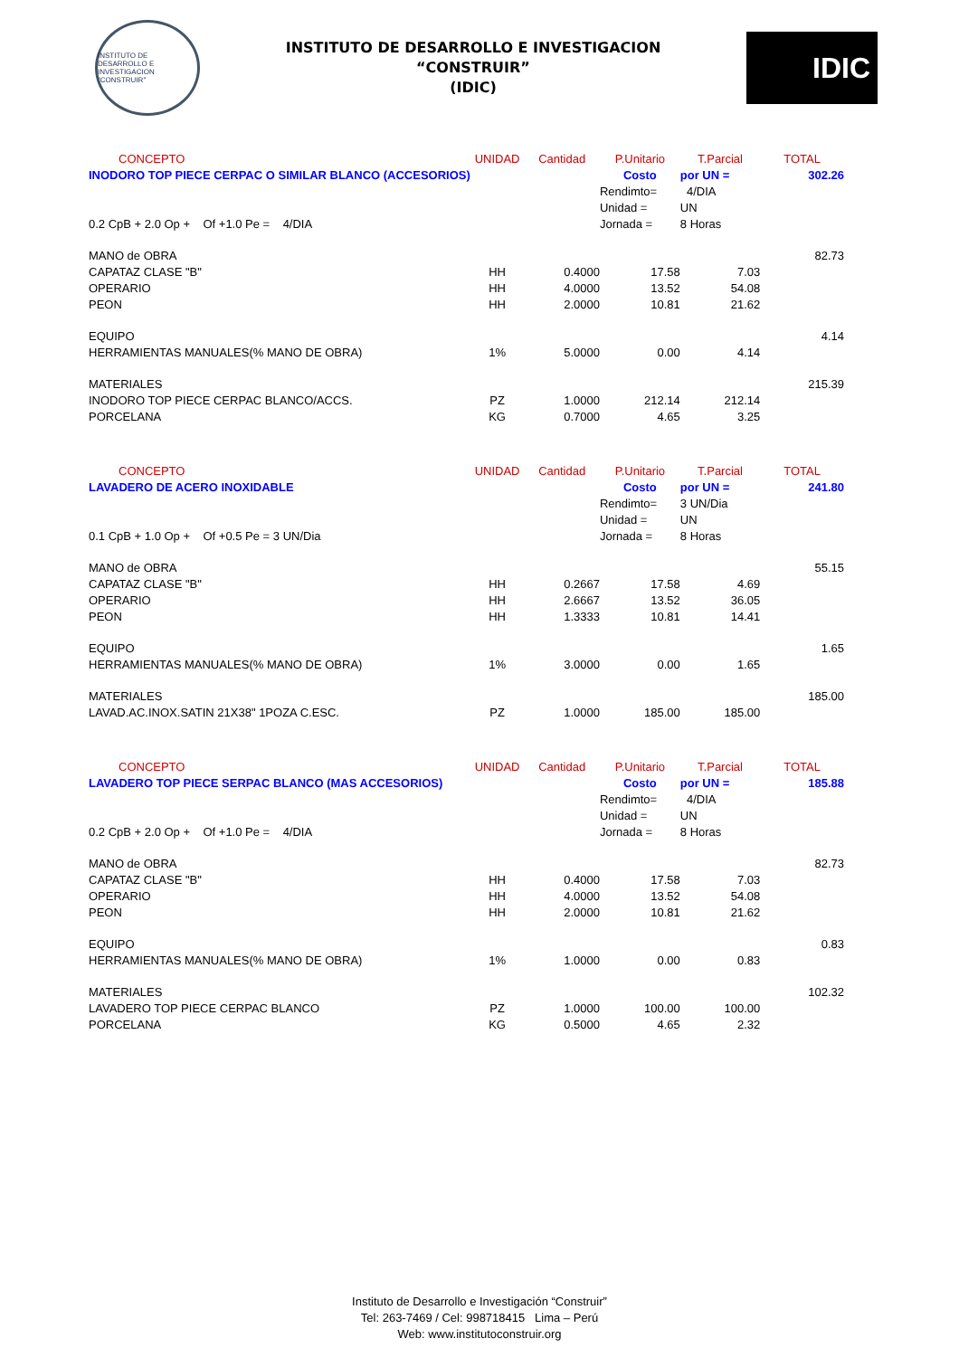INSTITUTO DE DESARROLLO E INVESTIGACION "CONSTRUIR"
INSTITUTO DE DESARROLLO E INVESTIGACION
“CONSTRUIR”
(IDIC)
IDIC
| CONCEPTO | UNIDAD | Cantidad | P.Unitario | T.Parcial | TOTAL |
| --- | --- | --- | --- | --- | --- |
| INODORO TOP PIECE CERPAC O SIMILAR BLANCO (ACCESORIOS) | | | Costo | por UN = | 302.26 |
| | | | Rendimto= | 4/DIA | |
| | | | Unidad = | UN | |
| 0.2 CpB + 2.0 Op + Of +1.0 Pe = 4/DIA | | | Jornada = | 8 Horas | |
| MANO de OBRA | | | | | 82.73 |
| CAPATAZ CLASE "B" | HH | 0.4000 | 17.58 | 7.03 | |
| OPERARIO | HH | 4.0000 | 13.52 | 54.08 | |
| PEON | HH | 2.0000 | 10.81 | 21.62 | |
| EQUIPO | | | | | 4.14 |
| HERRAMIENTAS MANUALES(% MANO DE OBRA) | 1% | 5.0000 | 0.00 | 4.14 | |
| MATERIALES | | | | | 215.39 |
| INODORO TOP PIECE CERPAC BLANCO/ACCS. | PZ | 1.0000 | 212.14 | 212.14 | |
| PORCELANA | KG | 0.7000 | 4.65 | 3.25 | |
| CONCEPTO | UNIDAD | Cantidad | P.Unitario | T.Parcial | TOTAL |
| LAVADERO DE ACERO INOXIDABLE | | | Costo | por UN = | 241.80 |
| | | | Rendimto= | 3 UN/Dia | |
| | | | Unidad = | UN | |
| 0.1 CpB + 1.0 Op + Of +0.5 Pe = 3 UN/Dia | | | Jornada = | 8 Horas | |
| MANO de OBRA | | | | | 55.15 |
| CAPATAZ CLASE "B" | HH | 0.2667 | 17.58 | 4.69 | |
| OPERARIO | HH | 2.6667 | 13.52 | 36.05 | |
| PEON | HH | 1.3333 | 10.81 | 14.41 | |
| EQUIPO | | | | | 1.65 |
| HERRAMIENTAS MANUALES(% MANO DE OBRA) | 1% | 3.0000 | 0.00 | 1.65 | |
| MATERIALES | | | | | 185.00 |
| LAVAD.AC.INOX.SATIN 21X38" 1POZA C.ESC. | PZ | 1.0000 | 185.00 | 185.00 | |
| CONCEPTO | UNIDAD | Cantidad | P.Unitario | T.Parcial | TOTAL |
| LAVADERO TOP PIECE SERPAC BLANCO (MAS ACCESORIOS) | | | Costo | por UN = | 185.88 |
| | | | Rendimto= | 4/DIA | |
| | | | Unidad = | UN | |
| 0.2 CpB + 2.0 Op + Of +1.0 Pe = 4/DIA | | | Jornada = | 8 Horas | |
| MANO de OBRA | | | | | 82.73 |
| CAPATAZ CLASE "B" | HH | 0.4000 | 17.58 | 7.03 | |
| OPERARIO | HH | 4.0000 | 13.52 | 54.08 | |
| PEON | HH | 2.0000 | 10.81 | 21.62 | |
| EQUIPO | | | | | 0.83 |
| HERRAMIENTAS MANUALES(% MANO DE OBRA) | 1% | 1.0000 | 0.00 | 0.83 | |
| MATERIALES | | | | | 102.32 |
| LAVADERO TOP PIECE CERPAC BLANCO | PZ | 1.0000 | 100.00 | 100.00 | |
| PORCELANA | KG | 0.5000 | 4.65 | 2.32 | |
Instituto de Desarrollo e Investigación “Construir”
Tel: 263-7469 / Cel: 998718415 Lima – Perú
Web: www.institutoconstruir.org